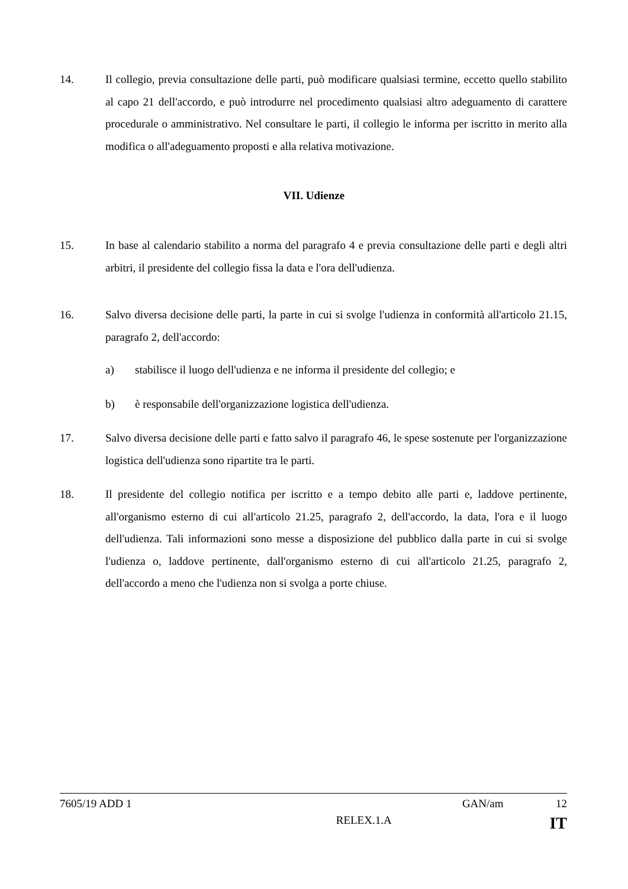14. Il collegio, previa consultazione delle parti, può modificare qualsiasi termine, eccetto quello stabilito al capo 21 dell'accordo, e può introdurre nel procedimento qualsiasi altro adeguamento di carattere procedurale o amministrativo. Nel consultare le parti, il collegio le informa per iscritto in merito alla modifica o all'adeguamento proposti e alla relativa motivazione.
VII. Udienze
15. In base al calendario stabilito a norma del paragrafo 4 e previa consultazione delle parti e degli altri arbitri, il presidente del collegio fissa la data e l'ora dell'udienza.
16. Salvo diversa decisione delle parti, la parte in cui si svolge l'udienza in conformità all'articolo 21.15, paragrafo 2, dell'accordo:
a) stabilisce il luogo dell'udienza e ne informa il presidente del collegio; e
b) è responsabile dell'organizzazione logistica dell'udienza.
17. Salvo diversa decisione delle parti e fatto salvo il paragrafo 46, le spese sostenute per l'organizzazione logistica dell'udienza sono ripartite tra le parti.
18. Il presidente del collegio notifica per iscritto e a tempo debito alle parti e, laddove pertinente, all'organismo esterno di cui all'articolo 21.25, paragrafo 2, dell'accordo, la data, l'ora e il luogo dell'udienza. Tali informazioni sono messe a disposizione del pubblico dalla parte in cui si svolge l'udienza o, laddove pertinente, dall'organismo esterno di cui all'articolo 21.25, paragrafo 2, dell'accordo a meno che l'udienza non si svolga a porte chiuse.
7605/19 ADD 1 GAN/am 12
RELEX.1.A IT